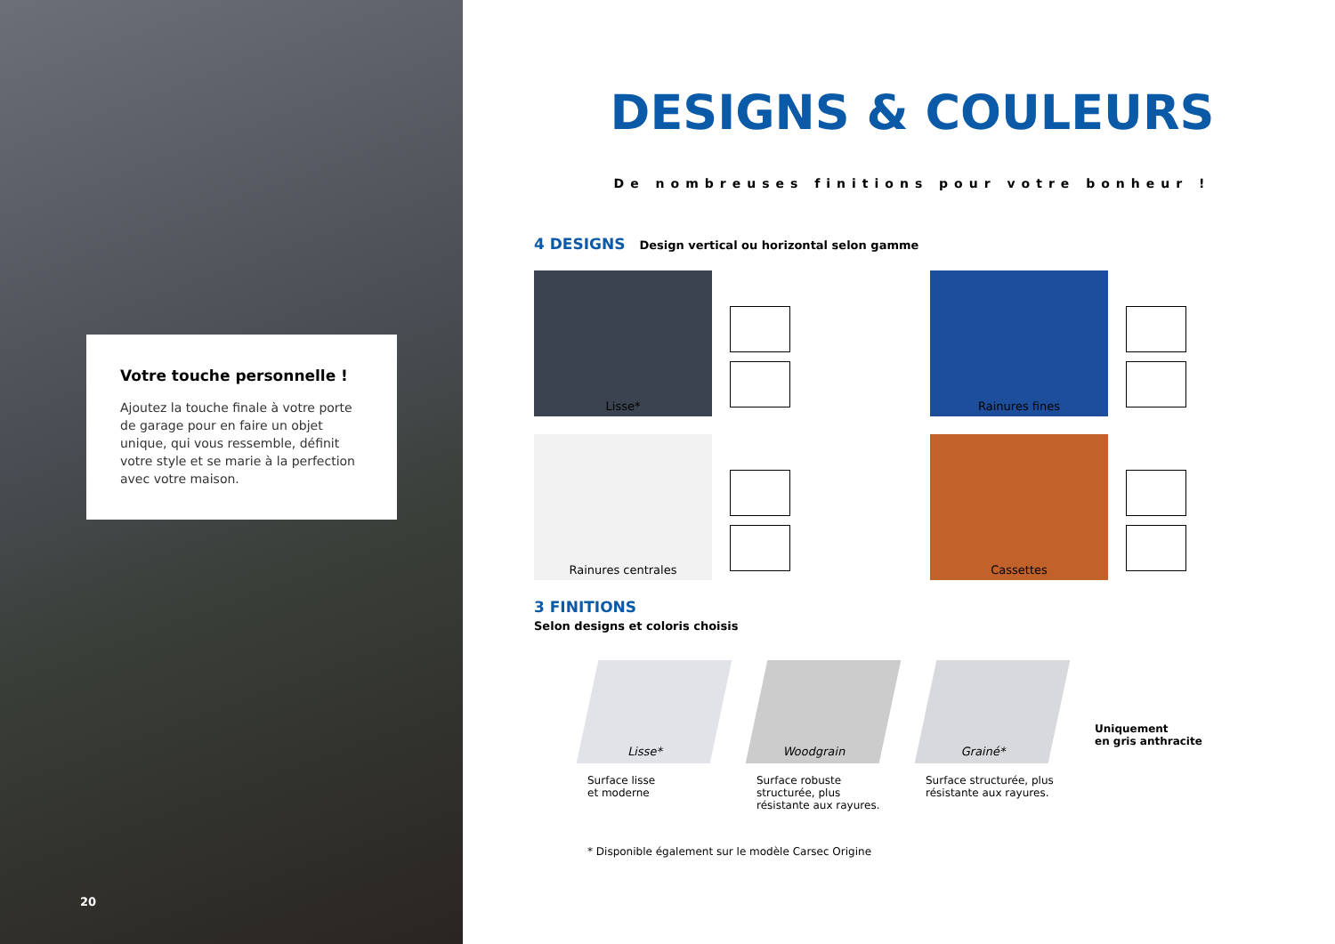Votre touche personnelle !
Ajoutez la touche finale à votre porte de garage pour en faire un objet unique, qui vous ressemble, définit votre style et se marie à la perfection avec votre maison.
20
DESIGNS & COULEURS
De nombreuses finitions pour votre bonheur !
4 DESIGNS Design vertical ou horizontal selon gamme
Lisse*
Rainures fines
Rainures centrales
Cassettes
3 FINITIONS
Selon designs et coloris choisis
Lisse*
Surface lisse
et moderne
Woodgrain
Surface robuste structurée, plus résistante aux rayures.
Grainé*
Surface structurée, plus résistante aux rayures.
Uniquement
en gris anthracite
* Disponible également sur le modèle Carsec Origine